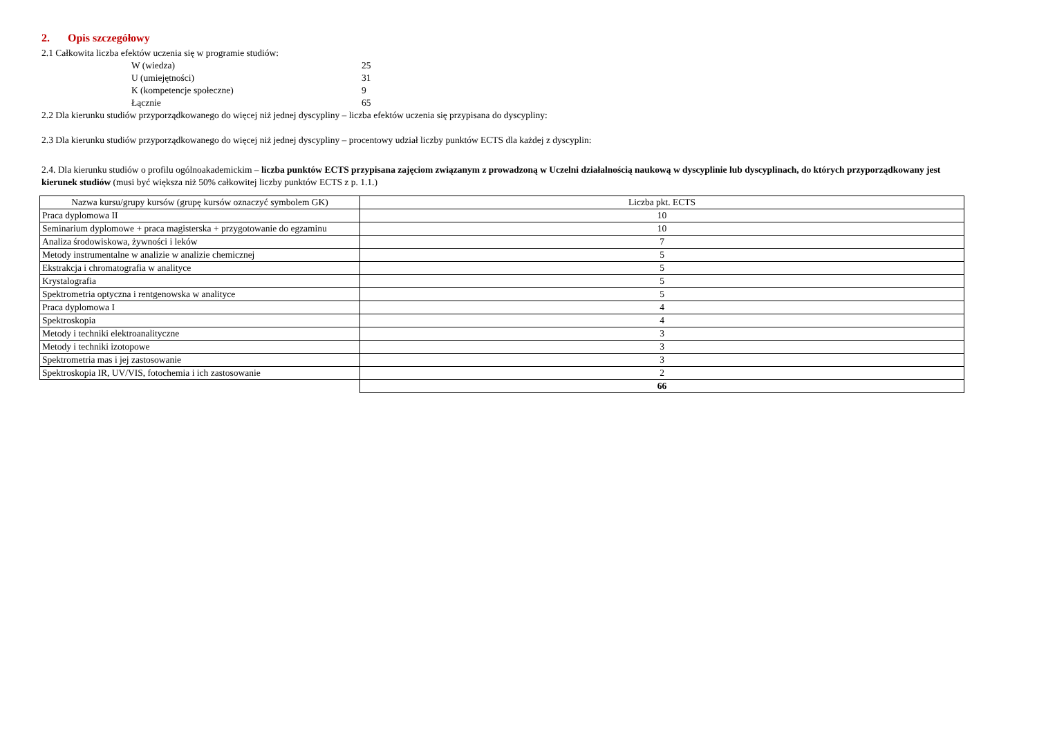2. Opis szczegółowy
2.1 Całkowita liczba efektów uczenia się w programie studiów:
W (wiedza) 25
U (umiejętności) 31
K (kompetencje społeczne) 9
Łącznie 65
2.2 Dla kierunku studiów przyporządkowanego do więcej niż jednej dyscypliny – liczba efektów uczenia się przypisana do dyscypliny:
2.3 Dla kierunku studiów przyporządkowanego do więcej niż jednej dyscypliny – procentowy udział liczby punktów ECTS dla każdej z dyscyplin:
2.4. Dla kierunku studiów o profilu ogólnoakademickim – liczba punktów ECTS przypisana zajęciom związanym z prowadzoną w Uczelni działalnością naukową w dyscyplinie lub dyscyplinach, do których przyporządkowany jest kierunek studiów (musi być większa niż 50% całkowitej liczby punktów ECTS z p. 1.1.)
| Nazwa kursu/grupy kursów (grupę kursów oznaczyć symbolem GK) | Liczba pkt. ECTS |
| --- | --- |
| Praca dyplomowa II | 10 |
| Seminarium dyplomowe + praca magisterska + przygotowanie do egzaminu | 10 |
| Analiza środowiskowa, żywności i leków | 7 |
| Metody instrumentalne w analizie w analizie chemicznej | 5 |
| Ekstrakcja i chromatografia w analityce | 5 |
| Krystalografia | 5 |
| Spektrometria optyczna i rentgenowska w analityce | 5 |
| Praca dyplomowa I | 4 |
| Spektroskopia | 4 |
| Metody i techniki elektroanalityczne | 3 |
| Metody i techniki izotopowe | 3 |
| Spektrometria mas i jej zastosowanie | 3 |
| Spektroskopia IR, UV/VIS, fotochemia i ich zastosowanie | 2 |
| | 66 |